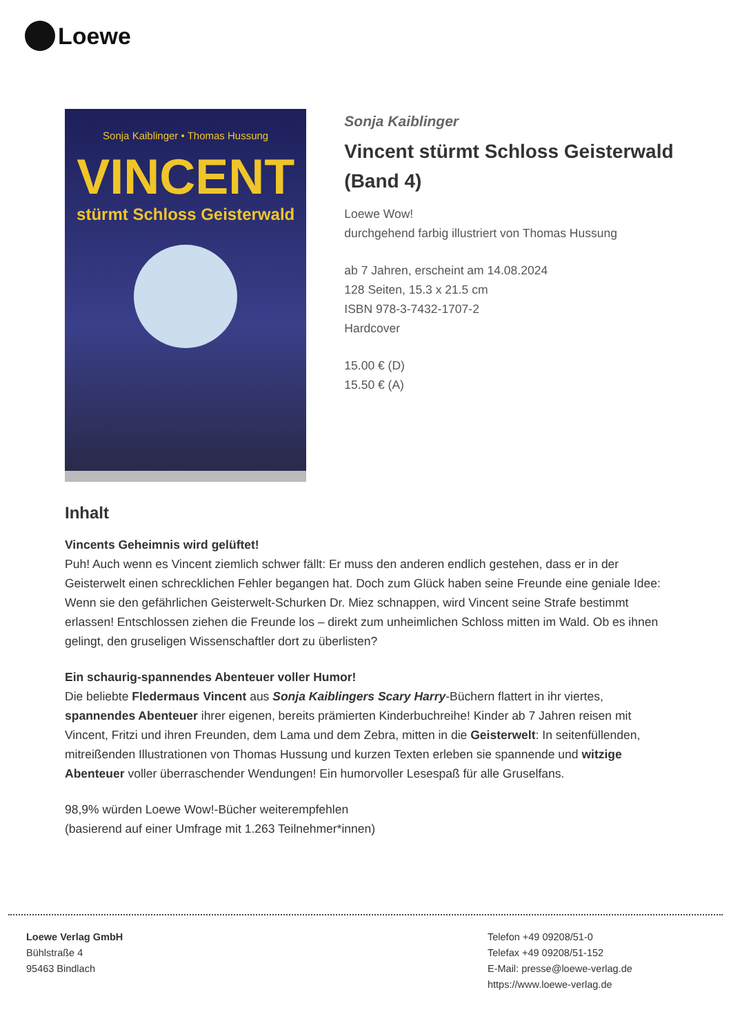Loewe
Sonja Kaiblinger • Thomas Hussung
VINCENT
stürmt Schloss Geisterwald
Sonja Kaiblinger
Vincent stürmt Schloss Geisterwald (Band 4)
Loewe Wow!
durchgehend farbig illustriert von Thomas Hussung
ab 7 Jahren, erscheint am 14.08.2024
128 Seiten, 15.3 x 21.5 cm
ISBN 978-3-7432-1707-2
Hardcover
15.00 € (D)
15.50 € (A)
Inhalt
Vincents Geheimnis wird gelüftet!
Puh! Auch wenn es Vincent ziemlich schwer fällt: Er muss den anderen endlich gestehen, dass er in der Geisterwelt einen schrecklichen Fehler begangen hat. Doch zum Glück haben seine Freunde eine geniale Idee: Wenn sie den gefährlichen Geisterwelt-Schurken Dr. Miez schnappen, wird Vincent seine Strafe bestimmt erlassen! Entschlossen ziehen die Freunde los – direkt zum unheimlichen Schloss mitten im Wald. Ob es ihnen gelingt, den gruseligen Wissenschaftler dort zu überlisten?
Ein schaurig-spannendes Abenteuer voller Humor!
Die beliebte Fledermaus Vincent aus Sonja Kaiblingers Scary Harry-Büchern flattert in ihr viertes, spannendes Abenteuer ihrer eigenen, bereits prämierten Kinderbuchreihe! Kinder ab 7 Jahren reisen mit Vincent, Fritzi und ihren Freunden, dem Lama und dem Zebra, mitten in die Geisterwelt: In seitenfüllenden, mitreißenden Illustrationen von Thomas Hussung und kurzen Texten erleben sie spannende und witzige Abenteuer voller überraschender Wendungen! Ein humorvoller Lesespaß für alle Gruselfans.
98,9% würden Loewe Wow!-Bücher weiterempfehlen
(basierend auf einer Umfrage mit 1.263 Teilnehmer*innen)
Loewe Verlag GmbH
Bühlstraße 4
95463 Bindlach
Telefon +49 09208/51-0
Telefax +49 09208/51-152
E-Mail: presse@loewe-verlag.de
https://www.loewe-verlag.de